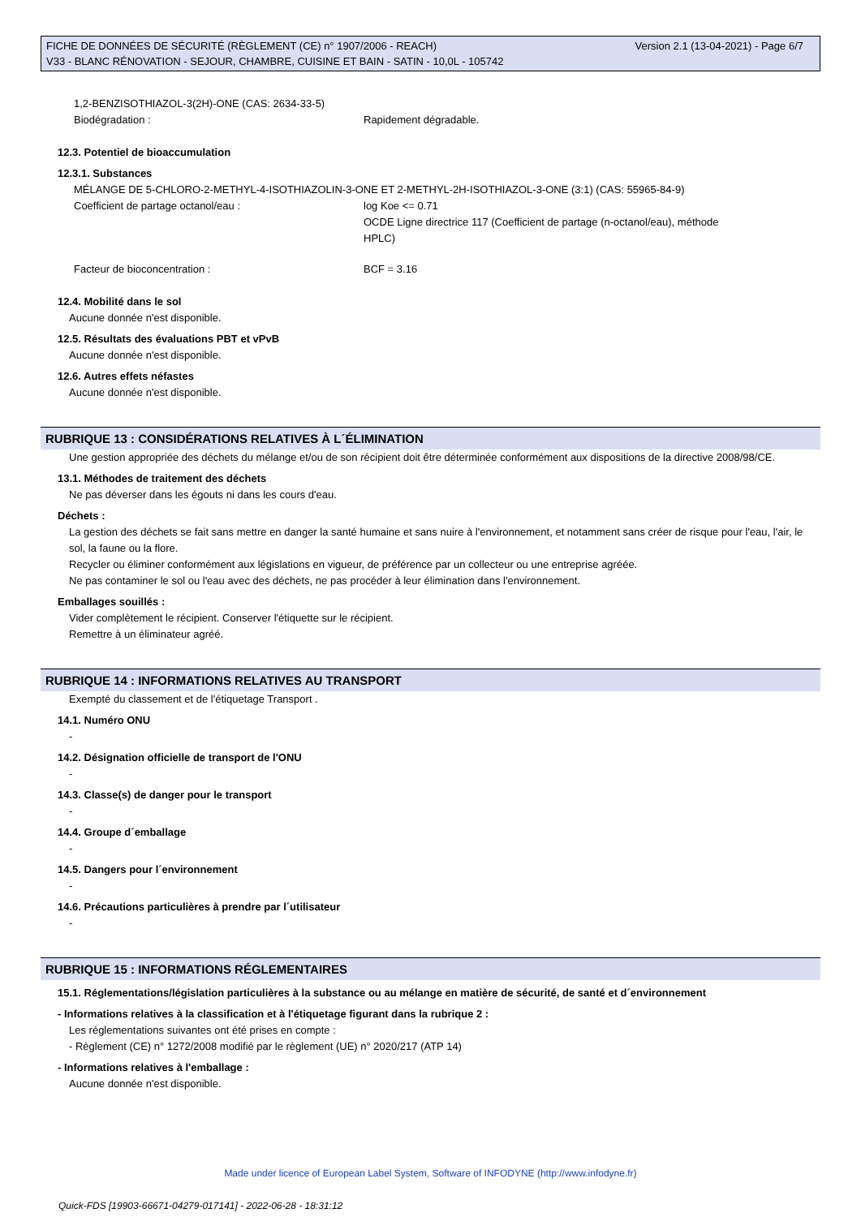Version 2.1 (13-04-2021) - Page 6/7 FICHE DE DONNÉES DE SÉCURITÉ (RÈGLEMENT (CE) n° 1907/2006 - REACH)
V33 - BLANC RÉNOVATION - SEJOUR, CHAMBRE, CUISINE ET BAIN - SATIN - 10,0L - 105742
1,2-BENZISOTHIAZOL-3(2H)-ONE (CAS: 2634-33-5)
Biodégradation : Rapidement dégradable.
12.3. Potentiel de bioaccumulation
12.3.1. Substances
MÉLANGE DE 5-CHLORO-2-METHYL-4-ISOTHIAZOLIN-3-ONE ET 2-METHYL-2H-ISOTHIAZOL-3-ONE (3:1) (CAS: 55965-84-9)
Coefficient de partage octanol/eau : log Koe <= 0.71
OCDE Ligne directrice 117 (Coefficient de partage (n-octanol/eau), méthode
HPLC)
Facteur de bioconcentration : BCF = 3.16
12.4. Mobilité dans le sol
Aucune donnée n'est disponible.
12.5. Résultats des évaluations PBT et vPvB
Aucune donnée n'est disponible.
12.6. Autres effets néfastes
Aucune donnée n'est disponible.
RUBRIQUE 13 : CONSIDÉRATIONS RELATIVES À L´ÉLIMINATION
Une gestion appropriée des déchets du mélange et/ou de son récipient doit être déterminée conformément aux dispositions de la directive 2008/98/CE.
13.1. Méthodes de traitement des déchets
Ne pas déverser dans les égouts ni dans les cours d'eau.
Déchets :
La gestion des déchets se fait sans mettre en danger la santé humaine et sans nuire à l'environnement, et notamment sans créer de risque pour l'eau, l'air, le sol, la faune ou la flore.
Recycler ou éliminer conformément aux législations en vigueur, de préférence par un collecteur ou une entreprise agréée.
Ne pas contaminer le sol ou l'eau avec des déchets, ne pas procéder à leur élimination dans l'environnement.
Emballages souillés :
Vider complètement le récipient. Conserver l'étiquette sur le récipient.
Remettre à un éliminateur agréé.
RUBRIQUE 14 : INFORMATIONS RELATIVES AU TRANSPORT
Exempté du classement et de l'étiquetage Transport .
14.1. Numéro ONU
-
14.2. Désignation officielle de transport de l'ONU
-
14.3. Classe(s) de danger pour le transport
-
14.4. Groupe d´emballage
-
14.5. Dangers pour l´environnement
-
14.6. Précautions particulières à prendre par l´utilisateur
-
RUBRIQUE 15 : INFORMATIONS RÉGLEMENTAIRES
15.1. Réglementations/législation particulières à la substance ou au mélange en matière de sécurité, de santé et d´environnement
- Informations relatives à la classification et à l'étiquetage figurant dans la rubrique 2 :
Les réglementations suivantes ont été prises en compte :
- Règlement (CE) n° 1272/2008 modifié par le règlement (UE) n° 2020/217 (ATP 14)
- Informations relatives à l'emballage :
Aucune donnée n'est disponible.
Made under licence of European Label System, Software of INFODYNE (http://www.infodyne.fr)
Quick-FDS [19903-66671-04279-017141] - 2022-06-28 - 18:31:12